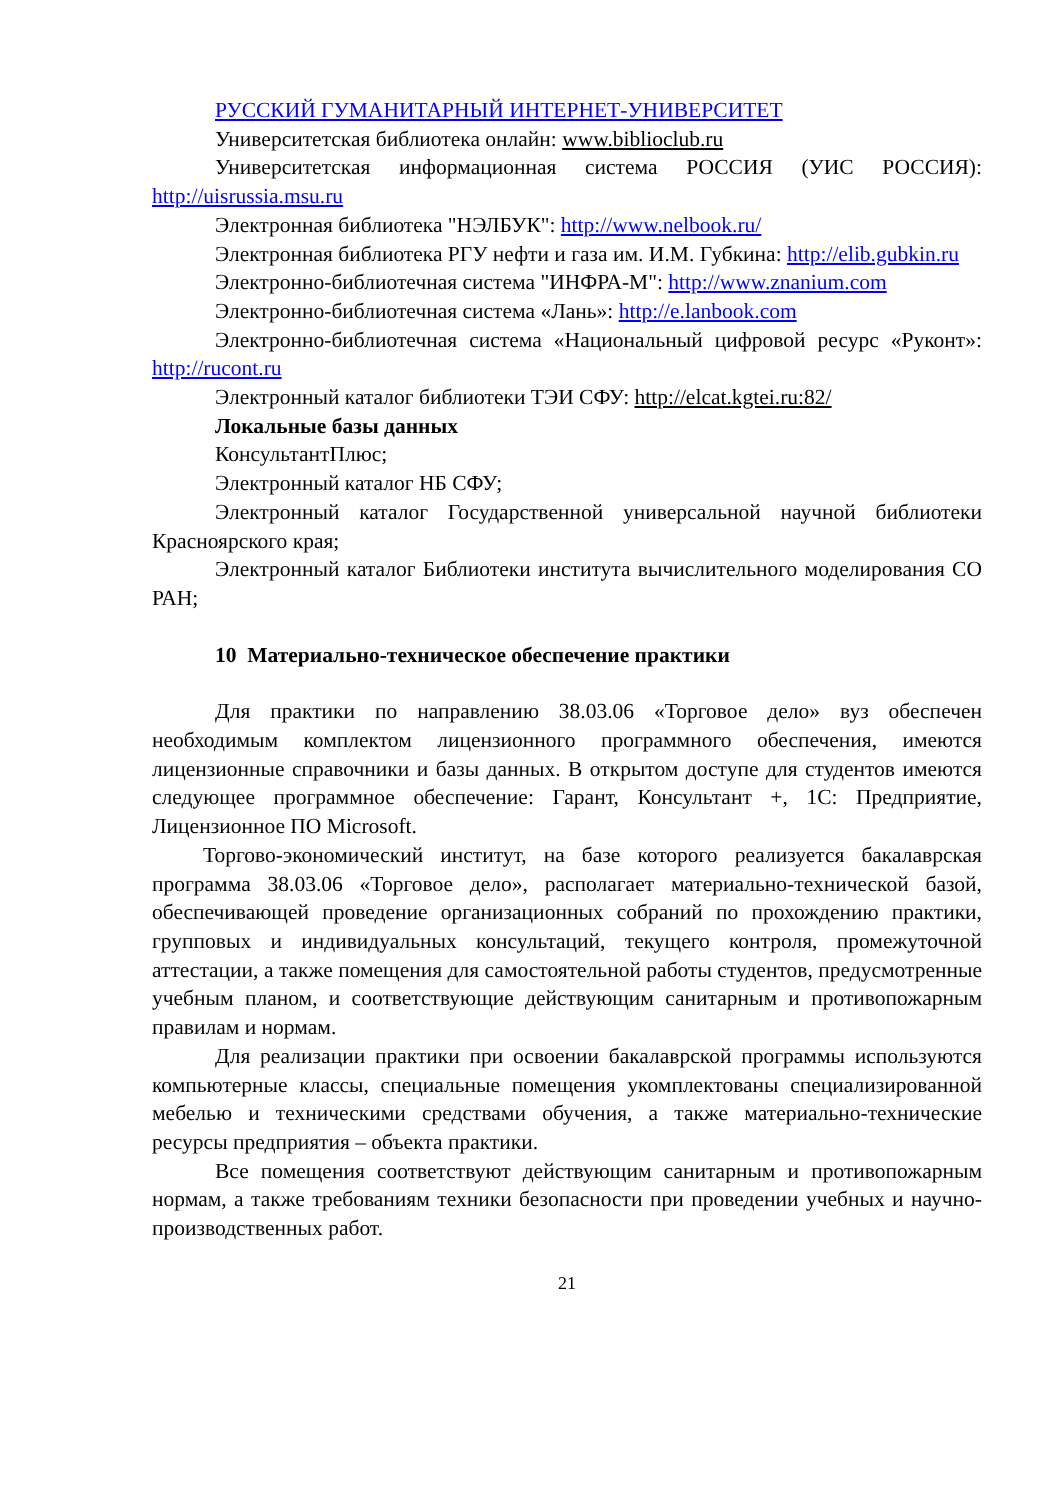РУССКИЙ ГУМАНИТАРНЫЙ ИНТЕРНЕТ-УНИВЕРСИТЕТ
Университетская библиотека онлайн: www.biblioclub.ru
Университетская информационная система РОССИЯ (УИС РОССИЯ): http://uisrussia.msu.ru
Электронная библиотека "НЭЛБУК": http://www.nelbook.ru/
Электронная библиотека РГУ нефти и газа им. И.М. Губкина: http://elib.gubkin.ru
Электронно-библиотечная система "ИНФРА-М": http://www.znanium.com
Электронно-библиотечная система «Лань»: http://e.lanbook.com
Электронно-библиотечная система «Национальный цифровой ресурс «Руконт»: http://rucont.ru
Электронный каталог библиотеки ТЭИ СФУ: http://elcat.kgtei.ru:82/
Локальные базы данных
КонсультантПлюс;
Электронный каталог НБ СФУ;
Электронный каталог Государственной универсальной научной библиотеки Красноярского края;
Электронный каталог Библиотеки института вычислительного моделирования СО РАН;
10 Материально-техническое обеспечение практики
Для практики по направлению 38.03.06 «Торговое дело» вуз обеспечен необходимым комплектом лицензионного программного обеспечения, имеются лицензионные справочники и базы данных. В открытом доступе для студентов имеются следующее программное обеспечение: Гарант, Консультант +, 1С: Предприятие, Лицензионное ПО Microsoft.
Торгово-экономический институт, на базе которого реализуется бакалаврская программа 38.03.06 «Торговое дело», располагает материально-технической базой, обеспечивающей проведение организационных собраний по прохождению практики, групповых и индивидуальных консультаций, текущего контроля, промежуточной аттестации, а также помещения для самостоятельной работы студентов, предусмотренные учебным планом, и соответствующие действующим санитарным и противопожарным правилам и нормам.
Для реализации практики при освоении бакалаврской программы используются компьютерные классы, специальные помещения укомплектованы специализированной мебелью и техническими средствами обучения, а также материально-технические ресурсы предприятия – объекта практики.
Все помещения соответствуют действующим санитарным и противопожарным нормам, а также требованиям техники безопасности при проведении учебных и научно-производственных работ.
21